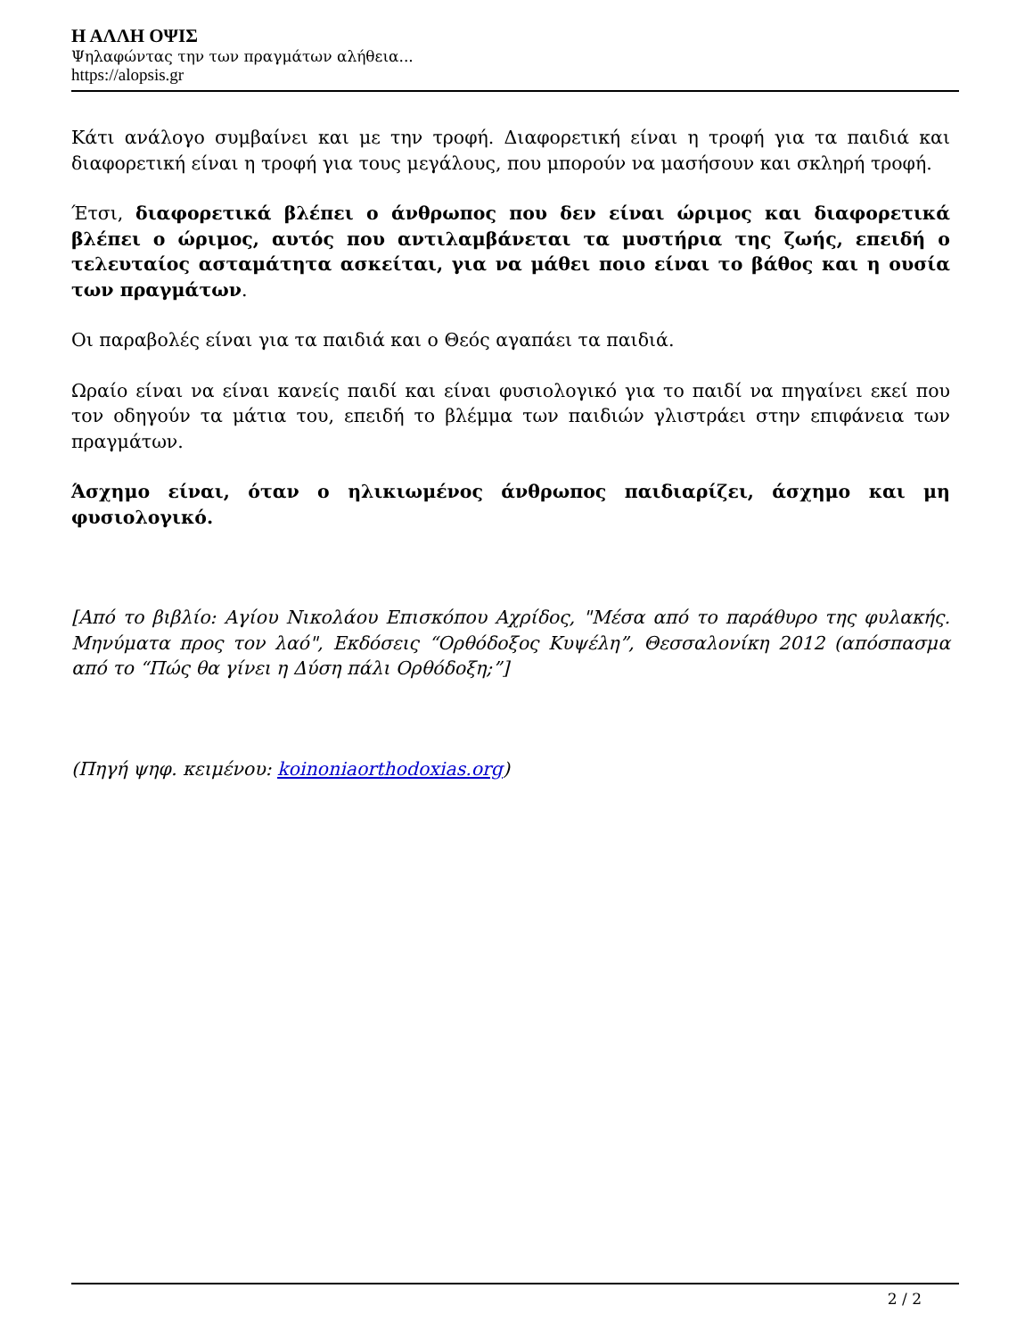Η ΑΛΛΗ ΟΨΙΣ
Ψηλαφώντας την των πραγμάτων αλήθεια...
https://alopsis.gr
Κάτι ανάλογο συμβαίνει και με την τροφή. Διαφορετική είναι η τροφή για τα παιδιά και διαφορετική είναι η τροφή για τους μεγάλους, που μπορούν να μασήσουν και σκληρή τροφή.
Έτσι, διαφορετικά βλέπει ο άνθρωπος που δεν είναι ώριμος και διαφορετικά βλέπει ο ώριμος, αυτός που αντιλαμβάνεται τα μυστήρια της ζωής, επειδή ο τελευταίος ασταμάτητα ασκείται, για να μάθει ποιο είναι το βάθος και η ουσία των πραγμάτων.
Οι παραβολές είναι για τα παιδιά και ο Θεός αγαπάει τα παιδιά.
Ωραίο είναι να είναι κανείς παιδί και είναι φυσιολογικό για το παιδί να πηγαίνει εκεί που τον οδηγούν τα μάτια του, επειδή το βλέμμα των παιδιών γλιστράει στην επιφάνεια των πραγμάτων.
Άσχημο είναι, όταν ο ηλικιωμένος άνθρωπος παιδιαρίζει, άσχημο και μη φυσιολογικό.
[Από το βιβλίο: Αγίου Νικολάου Επισκόπου Αχρίδος, "Μέσα από το παράθυρο της φυλακής. Μηνύματα προς τον λαό", Εκδόσεις “Ορθόδοξος Κυψέλη”, Θεσσαλονίκη 2012 (απόσπασμα από το “Πώς θα γίνει η Δύση πάλι Ορθόδοξη;”]
(Πηγή ψηφ. κειμένου: koinoniaorthodoxias.org)
2 / 2